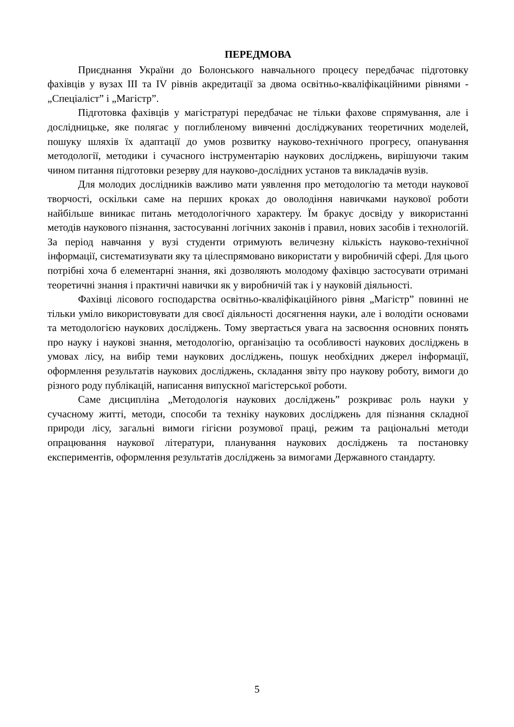ПЕРЕДМОВА
Приєднання України до Болонського навчального процесу передбачає підготовку фахівців у вузах ІІІ та IV рівнів акредитації за двома освітньо-кваліфікаційними рівнями - „Спеціаліст” і „Магістр”.
Підготовка фахівців у магістратурі передбачає не тільки фахове спрямування, але і дослідницьке, яке полягає у поглибленому вивченні досліджуваних теоретичних моделей, пошуку шляхів їх адаптації до умов розвитку науково-технічного прогресу, опанування методології, методики і сучасного інструментарію наукових досліджень, вирішуючи таким чином питання підготовки резерву для науково-дослідних установ та викладачів вузів.
Для молодих дослідників важливо мати уявлення про методологію та методи наукової творчості, оскільки саме на перших кроках до оволодіння навичками наукової роботи найбільше виникає питань методологічного характеру. Їм бракує досвіду у використанні методів наукового пізнання, застосуванні логічних законів і правил, нових засобів і технологій. За період навчання у вузі студенти отримують величезну кількість науково-технічної інформації, систематизувати яку та цілеспрямовано використати у виробничій сфері. Для цього потрібні хоча б елементарні знання, які дозволяють молодому фахівцю застосувати отримані теоретичні знання і практичні навички як у виробничій так і у науковій діяльності.
Фахівці лісового господарства освітньо-кваліфікаційного рівня „Магістр” повинні не тільки уміло використовувати для своєї діяльності досягнення науки, але і володіти основами та методологією наукових досліджень. Тому звертається увага на засвоєння основних понять про науку і наукові знання, методологію, організацію та особливості наукових досліджень в умовах лісу, на вибір теми наукових досліджень, пошук необхідних джерел інформації, оформлення результатів наукових досліджень, складання звіту про наукову роботу, вимоги до різного роду публікацій, написання випускної магістерської роботи.
Саме дисципліна „Методологія наукових досліджень” розкриває роль науки у сучасному житті, методи, способи та техніку наукових досліджень для пізнання складної природи лісу, загальні вимоги гігієни розумової праці, режим та раціональні методи опрацювання наукової літератури, планування наукових досліджень та постановку експериментів, оформлення результатів досліджень за вимогами Державного стандарту.
5